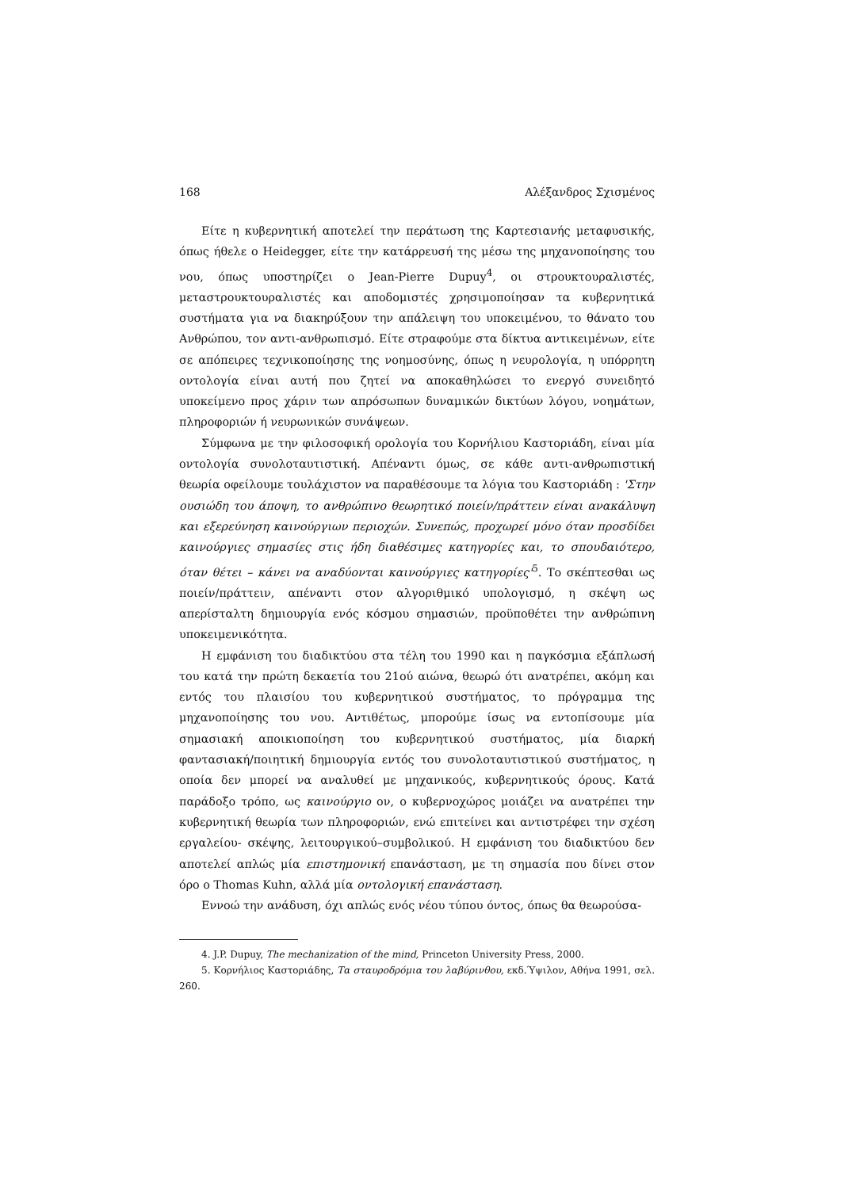168 Αλέξανδρος Σχισμένος
Είτε η κυβερνητική αποτελεί την περάτωση της Καρτεσιανής μεταφυσικής, όπως ήθελε ο Heidegger, είτε την κατάρρευσή της μέσω της μηχανοποίησης του νου, όπως υποστηρίζει ο Jean-Pierre Dupuy<sup>4</sup>, οι στρουκτουραλιστές, μεταστρουκτουραλιστές και αποδομιστές χρησιμοποίησαν τα κυβερνητικά συστήματα για να διακηρύξουν την απάλειψη του υποκειμένου, το θάνατο του Ανθρώπου, τον αντι-ανθρωπισμό. Είτε στραφούμε στα δίκτυα αντικειμένων, είτε σε απόπειρες τεχνικοποίησης της νοημοσύνης, όπως η νευρολογία, η υπόρρητη οντολογία είναι αυτή που ζητεί να αποκαθηλώσει το ενεργό συνειδητό υποκείμενο προς χάριν των απρόσωπων δυναμικών δικτύων λόγου, νοημάτων, πληροφοριών ή νευρωνικών συνάψεων.
Σύμφωνα με την φιλοσοφική ορολογία του Κορνήλιου Καστοριάδη, είναι μία οντολογία συνολοταυτιστική. Απέναντι όμως, σε κάθε αντι-ανθρωπιστική θεωρία οφείλουμε τουλάχιστον να παραθέσουμε τα λόγια του Καστοριάδη : 'Στην ουσιώδη του άποψη, το ανθρώπινο θεωρητικό ποιείν/πράττειν είναι ανακάλυψη και εξερεύνηση καινούργιων περιοχών. Συνεπώς, προχωρεί μόνο όταν προσδίδει καινούργιες σημασίες στις ήδη διαθέσιμες κατηγορίες και, το σπουδαιότερο, όταν θέτει – κάνει να αναδύονται καινούργιες κατηγορίες'<sup>5</sup>. Το σκέπτεσθαι ως ποιείν/πράττειν, απέναντι στον αλγοριθμικό υπολογισμό, η σκέψη ως απερίσταλτη δημιουργία ενός κόσμου σημασιών, προϋποθέτει την ανθρώπινη υποκειμενικότητα.
Η εμφάνιση του διαδικτύου στα τέλη του 1990 και η παγκόσμια εξάπλωσή του κατά την πρώτη δεκαετία του 21ού αιώνα, θεωρώ ότι ανατρέπει, ακόμη και εντός του πλαισίου του κυβερνητικού συστήματος, το πρόγραμμα της μηχανοποίησης του νου. Αντιθέτως, μπορούμε ίσως να εντοπίσουμε μία σημασιακή αποικιοποίηση του κυβερνητικού συστήματος, μία διαρκή φαντασιακή/ποιητική δημιουργία εντός του συνολοταυτιστικού συστήματος, η οποία δεν μπορεί να αναλυθεί με μηχανικούς, κυβερνητικούς όρους. Κατά παράδοξο τρόπο, ως καινούργιο ον, ο κυβερνοχώρος μοιάζει να ανατρέπει την κυβερνητική θεωρία των πληροφοριών, ενώ επιτείνει και αντιστρέφει την σχέση εργαλείου- σκέψης, λειτουργικού–συμβολικού. Η εμφάνιση του διαδικτύου δεν αποτελεί απλώς μία επιστημονική επανάσταση, με τη σημασία που δίνει στον όρο ο Thomas Kuhn, αλλά μία οντολογική επανάσταση.
Εννοώ την ανάδυση, όχι απλώς ενός νέου τύπου όντος, όπως θα θεωρούσα-
4. J.P. Dupuy, The mechanization of the mind, Princeton University Press, 2000.
5. Κορνήλιος Καστοριάδης, Τα σταυροδρόμια του λαβύρινθου, εκδ.Ύψιλον, Αθήνα 1991, σελ. 260.